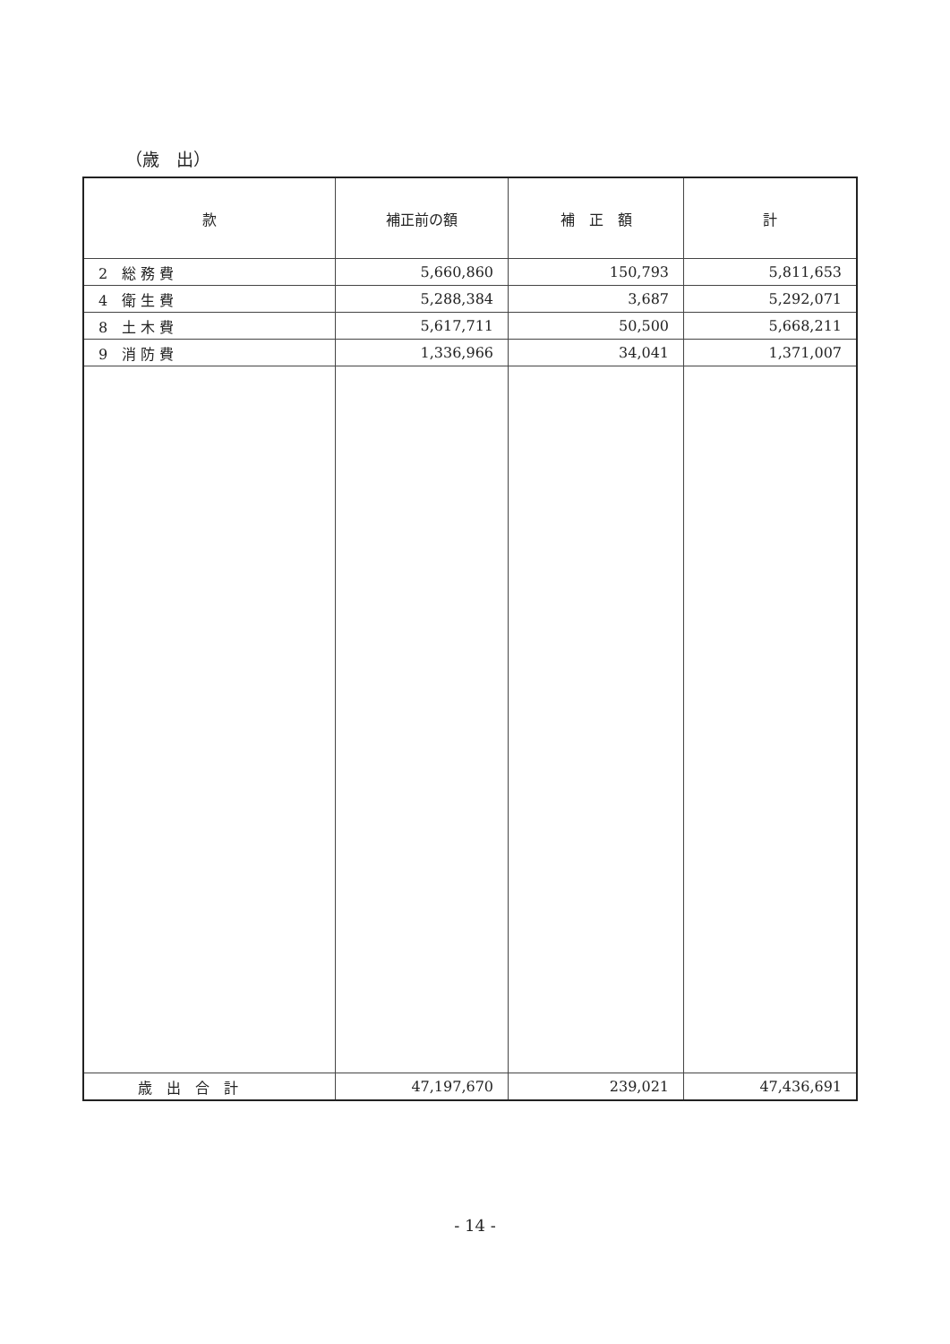（歳　出）
| 款 | 補正前の額 | 補 正 額 | 計 |
| --- | --- | --- | --- |
| 2 総 務 費 | 5,660,860 | 150,793 | 5,811,653 |
| 4 衛 生 費 | 5,288,384 | 3,687 | 5,292,071 |
| 8 土 木 費 | 5,617,711 | 50,500 | 5,668,211 |
| 9 消 防 費 | 1,336,966 | 34,041 | 1,371,007 |
| 歳 出 合 計 | 47,197,670 | 239,021 | 47,436,691 |
- 14 -